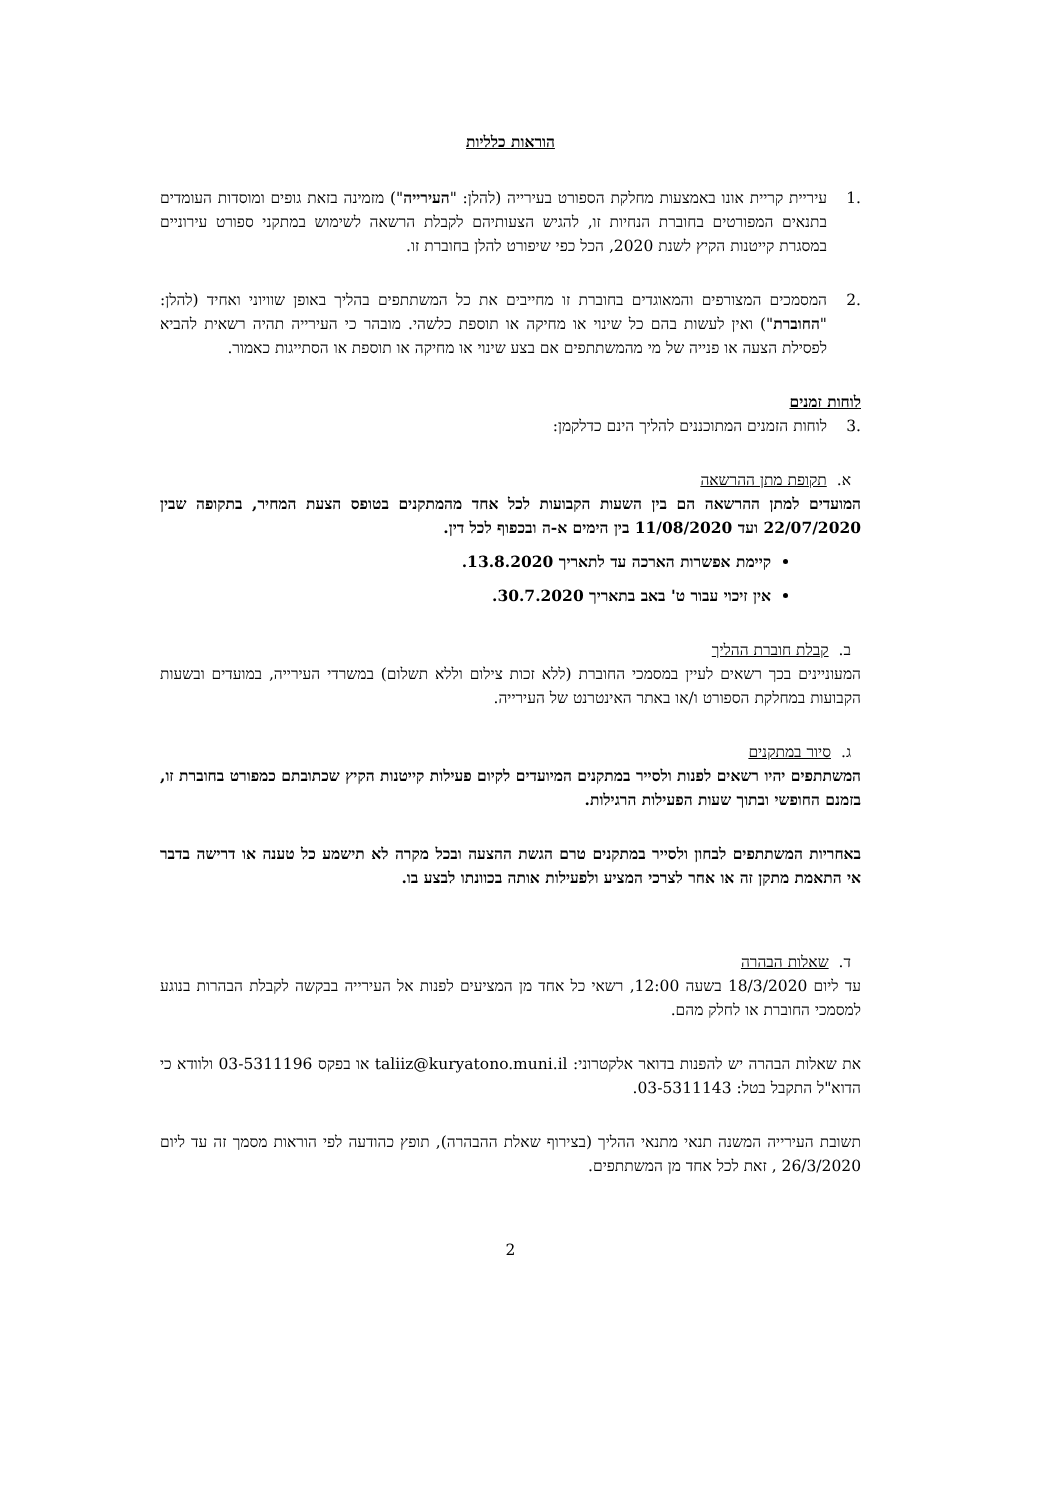הוראות כלליות
.1 עיריית קריית אונו באמצעות מחלקת הספורט בעירייה (להלן: "העירייה") מזמינה בזאת גופים ומוסדות העומדים בתנאים המפורטים בחוברת הנחיות זו, להגיש הצעותיהם לקבלת הרשאה לשימוש במתקני ספורט עירוניים במסגרת קייטנות הקיץ לשנת 2020, הכל כפי שיפורט להלן בחוברת זו.
.2 המסמכים המצורפים והמאוגדים בחוברת זו מחייבים את כל המשתתפים בהליך באופן שוויוני ואחיד (להלן: "החוברת") ואין לעשות בהם כל שינוי או מחיקה או תוספת כלשהי. מובהר כי העירייה תהיה רשאית להביא לפסילת הצעה או פנייה של מי מהמשתתפים אם בצע שינוי או מחיקה או תוספת או הסתייגות כאמור.
לוחות זמנים
.3 לוחות הזמנים המתוכננים להליך הינם כדלקמן:
א.תקופת מתן ההרשאה
המועדים למתן ההרשאה הם בין השעות הקבועות לכל אחד מהמתקנים בטופס הצעת המחיר, בתקופה שבין 22/07/2020 ועד 11/08/2020 בין הימים א-ה ובכפוף לכל דין.
קיימת אפשרות הארכה עד לתאריך 13.8.2020.
אין זיכוי עבור ט' באב בתאריך 30.7.2020.
ב.קבלת חוברת ההליך
המעוניינים בכך רשאים לעיין במסמכי החוברת (ללא זכות צילום וללא תשלום) במשרדי העירייה, במועדים ובשעות הקבועות במחלקת הספורט ו/או באתר האינטרנט של העירייה.
ג.סיור במתקנים
המשתתפים יהיו רשאים לפנות ולסייר במתקנים המיועדים לקיום פעילות קייטנות הקיץ שכתובתם כמפורט בחוברת זו, בזמנם החופשי ובתוך שעות הפעילות הרגילות.
באחריות המשתתפים לבחון ולסייר במתקנים טרם הגשת ההצעה ובכל מקרה לא תישמע כל טענה או דרישה בדבר אי התאמת מתקן זה או אחר לצרכי המציע ולפעילות אותה בכוונתו לבצע בו.
ד.שאלות הבהרה
עד ליום 18/3/2020 בשעה 12:00, רשאי כל אחד מן המציעים לפנות אל העירייה בבקשה לקבלת הבהרות בנוגע למסמכי החוברת או לחלק מהם.
את שאלות הבהרה יש להפנות בדואר אלקטרוני: taliiz@kuryatono.muni.il או בפקס 03-5311196 ולוודא כי הדוא"ל התקבל בטל: 03-5311143.
תשובת העירייה המשנה תנאי מתנאי ההליך (בצירוף שאלת ההבהרה), תופץ כהודעה לפי הוראות מסמך זה עד ליום 26/3/2020 , זאת לכל אחד מן המשתתפים.
2